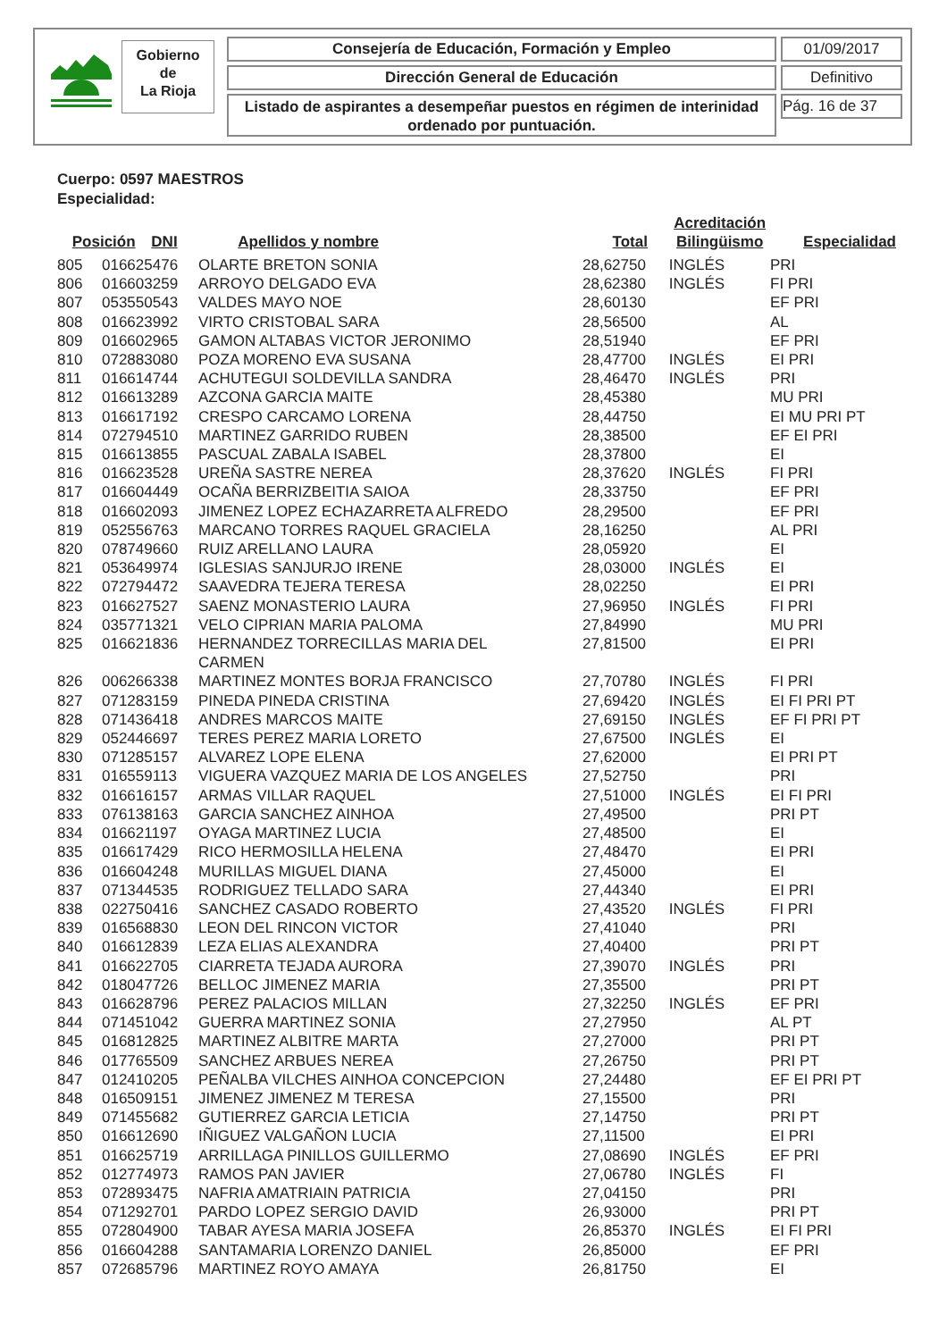Gobierno
de
La Rioja
Consejería de Educación, Formación y Empleo 01/09/2017
Dirección General de Educación Definitivo
Listado de aspirantes a desempeñar puestos en régimen de interinidad ordenado por puntuación.
Pág. 16 de 37
Cuerpo: 0597 MAESTROS
Especialidad:
| Posición | DNI | Apellidos y nombre | Total | Acreditación Bilingüismo | Especialidad |
| --- | --- | --- | --- | --- | --- |
| 805 | 016625476 | OLARTE BRETON SONIA | 28,62750 | INGLÉS | PRI |
| 806 | 016603259 | ARROYO DELGADO EVA | 28,62380 | INGLÉS | FI PRI |
| 807 | 053550543 | VALDES MAYO NOE | 28,60130 | | EF PRI |
| 808 | 016623992 | VIRTO CRISTOBAL SARA | 28,56500 | | AL |
| 809 | 016602965 | GAMON ALTABAS VICTOR JERONIMO | 28,51940 | | EF PRI |
| 810 | 072883080 | POZA MORENO EVA SUSANA | 28,47700 | INGLÉS | EI PRI |
| 811 | 016614744 | ACHUTEGUI SOLDEVILLA SANDRA | 28,46470 | INGLÉS | PRI |
| 812 | 016613289 | AZCONA GARCIA MAITE | 28,45380 | | MU PRI |
| 813 | 016617192 | CRESPO CARCAMO LORENA | 28,44750 | | EI MU PRI PT |
| 814 | 072794510 | MARTINEZ GARRIDO RUBEN | 28,38500 | | EF EI PRI |
| 815 | 016613855 | PASCUAL ZABALA ISABEL | 28,37800 | | EI |
| 816 | 016623528 | UREÑA SASTRE NEREA | 28,37620 | INGLÉS | FI PRI |
| 817 | 016604449 | OCAÑA BERRIZBEITIA SAIOA | 28,33750 | | EF PRI |
| 818 | 016602093 | JIMENEZ LOPEZ ECHAZARRETA ALFREDO | 28,29500 | | EF PRI |
| 819 | 052556763 | MARCANO TORRES RAQUEL GRACIELA | 28,16250 | | AL PRI |
| 820 | 078749660 | RUIZ ARELLANO LAURA | 28,05920 | | EI |
| 821 | 053649974 | IGLESIAS SANJURJO IRENE | 28,03000 | INGLÉS | EI |
| 822 | 072794472 | SAAVEDRA TEJERA TERESA | 28,02250 | | EI PRI |
| 823 | 016627527 | SAENZ MONASTERIO LAURA | 27,96950 | INGLÉS | FI PRI |
| 824 | 035771321 | VELO CIPRIAN MARIA PALOMA | 27,84990 | | MU PRI |
| 825 | 016621836 | HERNANDEZ TORRECILLAS MARIA DEL CARMEN | 27,81500 | | EI PRI |
| 826 | 006266338 | MARTINEZ MONTES BORJA FRANCISCO | 27,70780 | INGLÉS | FI PRI |
| 827 | 071283159 | PINEDA PINEDA CRISTINA | 27,69420 | INGLÉS | EI FI PRI PT |
| 828 | 071436418 | ANDRES MARCOS MAITE | 27,69150 | INGLÉS | EF FI PRI PT |
| 829 | 052446697 | TERES PEREZ MARIA LORETO | 27,67500 | INGLÉS | EI |
| 830 | 071285157 | ALVAREZ LOPE ELENA | 27,62000 | | EI PRI PT |
| 831 | 016559113 | VIGUERA VAZQUEZ MARIA DE LOS ANGELES | 27,52750 | | PRI |
| 832 | 016616157 | ARMAS VILLAR RAQUEL | 27,51000 | INGLÉS | EI FI PRI |
| 833 | 076138163 | GARCIA SANCHEZ AINHOA | 27,49500 | | PRI PT |
| 834 | 016621197 | OYAGA MARTINEZ LUCIA | 27,48500 | | EI |
| 835 | 016617429 | RICO HERMOSILLA HELENA | 27,48470 | | EI PRI |
| 836 | 016604248 | MURILLAS MIGUEL DIANA | 27,45000 | | EI |
| 837 | 071344535 | RODRIGUEZ TELLADO SARA | 27,44340 | | EI PRI |
| 838 | 022750416 | SANCHEZ CASADO ROBERTO | 27,43520 | INGLÉS | FI PRI |
| 839 | 016568830 | LEON DEL RINCON VICTOR | 27,41040 | | PRI |
| 840 | 016612839 | LEZA ELIAS ALEXANDRA | 27,40400 | | PRI PT |
| 841 | 016622705 | CIARRETA TEJADA AURORA | 27,39070 | INGLÉS | PRI |
| 842 | 018047726 | BELLOC JIMENEZ MARIA | 27,35500 | | PRI PT |
| 843 | 016628796 | PEREZ PALACIOS MILLAN | 27,32250 | INGLÉS | EF PRI |
| 844 | 071451042 | GUERRA MARTINEZ SONIA | 27,27950 | | AL PT |
| 845 | 016812825 | MARTINEZ ALBITRE MARTA | 27,27000 | | PRI PT |
| 846 | 017765509 | SANCHEZ ARBUES NEREA | 27,26750 | | PRI PT |
| 847 | 012410205 | PEÑALBA VILCHES AINHOA CONCEPCION | 27,24480 | | EF EI PRI PT |
| 848 | 016509151 | JIMENEZ JIMENEZ M TERESA | 27,15500 | | PRI |
| 849 | 071455682 | GUTIERREZ GARCIA LETICIA | 27,14750 | | PRI PT |
| 850 | 016612690 | IÑIGUEZ VALGAÑON LUCIA | 27,11500 | | EI PRI |
| 851 | 016625719 | ARRILLAGA PINILLOS GUILLERMO | 27,08690 | INGLÉS | EF PRI |
| 852 | 012774973 | RAMOS PAN JAVIER | 27,06780 | INGLÉS | FI |
| 853 | 072893475 | NAFRIA AMATRIAIN PATRICIA | 27,04150 | | PRI |
| 854 | 071292701 | PARDO LOPEZ SERGIO DAVID | 26,93000 | | PRI PT |
| 855 | 072804900 | TABAR AYESA MARIA JOSEFA | 26,85370 | INGLÉS | EI FI PRI |
| 856 | 016604288 | SANTAMARIA LORENZO DANIEL | 26,85000 | | EF PRI |
| 857 | 072685796 | MARTINEZ ROYO AMAYA | 26,81750 | | EI |